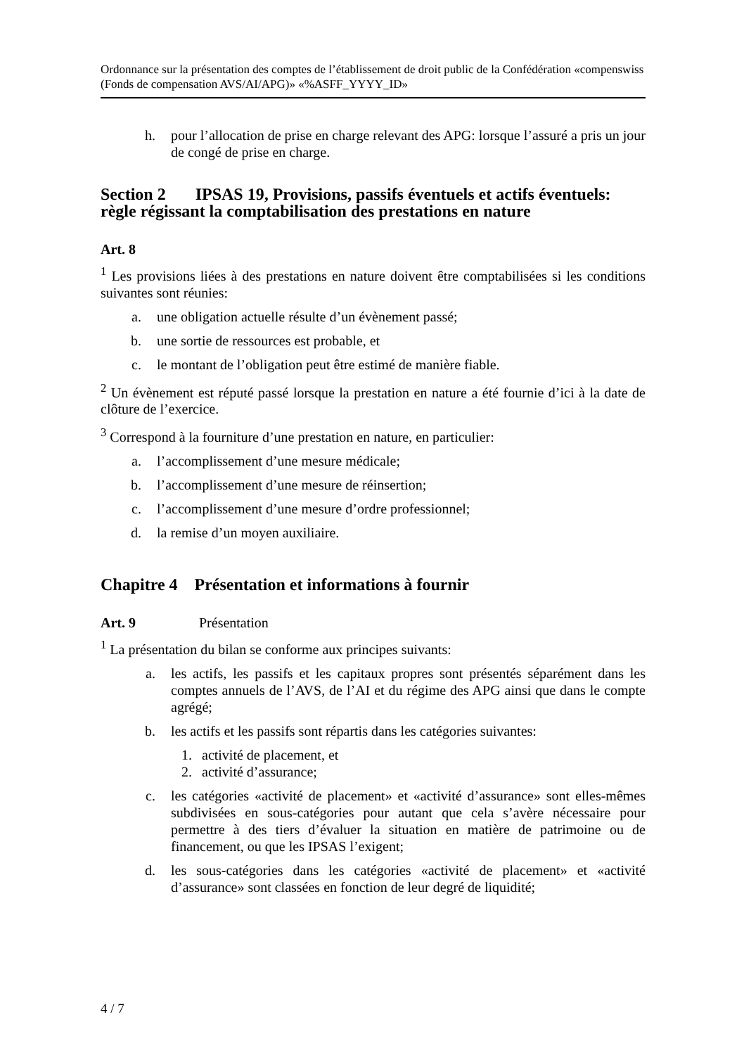Ordonnance sur la présentation des comptes de l’établissement de droit public de la Confédération «compenswiss (Fonds de compensation AVS/AI/APG)» «%ASFF_YYYY_ID»
h. pour l’allocation de prise en charge relevant des APG: lorsque l’assuré a pris un jour de congé de prise en charge.
Section 2 IPSAS 19, Provisions, passifs éventuels et actifs éventuels: règle régissant la comptabilisation des prestations en nature
Art. 8
<sup>1</sup> Les provisions liées à des prestations en nature doivent être comptabilisées si les conditions suivantes sont réunies:
a. une obligation actuelle résulte d’un évènement passé;
b. une sortie de ressources est probable, et
c. le montant de l’obligation peut être estimé de manière fiable.
<sup>2</sup> Un évènement est réputé passé lorsque la prestation en nature a été fournie d’ici à la date de clôture de l’exercice.
<sup>3</sup> Correspond à la fourniture d’une prestation en nature, en particulier:
a. l’accomplissement d’une mesure médicale;
b. l’accomplissement d’une mesure de réinsertion;
c. l’accomplissement d’une mesure d’ordre professionnel;
d. la remise d’un moyen auxiliaire.
Chapitre 4 Présentation et informations à fournir
Art. 9 Présentation
<sup>1</sup> La présentation du bilan se conforme aux principes suivants:
a. les actifs, les passifs et les capitaux propres sont présentés séparément dans les comptes annuels de l’AVS, de l’AI et du régime des APG ainsi que dans le compte agrégé;
b. les actifs et les passifs sont répartis dans les catégories suivantes:
1. activité de placement, et
2. activité d’assurance;
c. les catégories «activité de placement» et «activité d’assurance» sont elles-mêmes subdivisées en sous-catégories pour autant que cela s’avère néces­saire pour permettre à des tiers d’évaluer la situation en matière de patri­moine ou de financement, ou que les IPSAS l’exigent;
d. les sous-catégories dans les catégories «activité de placement» et «activité d’assurance» sont classées en fonction de leur degré de liquidité;
4 / 7